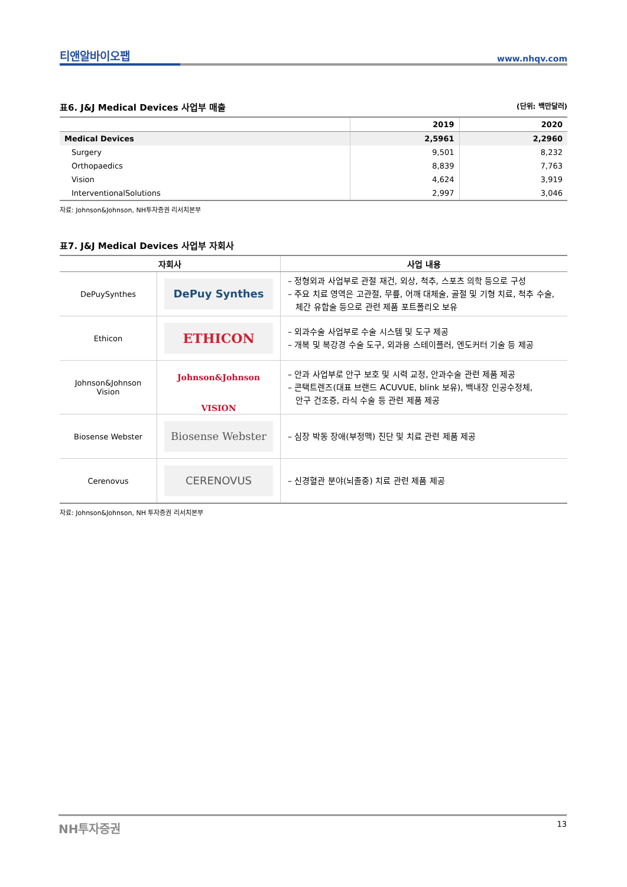티앤알바이오팹 www.nhqv.com
표6. J&J Medical Devices 사업부 매출 (단위: 백만달러)
| | 2019 | 2020 |
| --- | --- | --- |
| Medical Devices | 2,5961 | 2,2960 |
| Surgery | 9,501 | 8,232 |
| Orthopaedics | 8,839 | 7,763 |
| Vision | 4,624 | 3,919 |
| InterventionalSolutions | 2,997 | 3,046 |
자료: Johnson&Johnson, NH투자증권 리서치본부
표7. J&J Medical Devices 사업부 자회사
| 자회사 | | 사업 내용 |
| --- | --- | --- |
| DePuySynthes | DePuy Synthes | – 정형외과 사업부로 관절 재건, 외상, 척추, 스포츠 의학 등으로 구성 – 주요 치료 영역은 고관절, 무릎, 어깨 대체술, 골절 및 기형 치료, 척추 수술, 체간 유합술 등으로 관련 제품 포트폴리오 보유 |
| Ethicon | ETHICON | – 외과수술 사업부로 수술 시스템 및 도구 제공 – 개복 및 복강경 수술 도구, 외과용 스테이플러, 엔도커터 기술 등 제공 |
| Johnson&Johnson Vision | Johnson&Johnson VISION | – 안과 사업부로 안구 보호 및 시력 교정, 안과수술 관련 제품 제공 – 콘택트렌즈(대표 브랜드 ACUVUE, blink 보유), 백내장 인공수정체, 안구 건조증, 라식 수술 등 관련 제품 제공 |
| Biosense Webster | Biosense Webster | – 심장 박동 장애(부정맥) 진단 및 치료 관련 제품 제공 |
| Cerenovus | CERENOVUS | – 신경혈관 분야(뇌졸중) 치료 관련 제품 제공 |
자료: Johnson&Johnson, NH 투자증권 리서치본부
NH투자증권 13